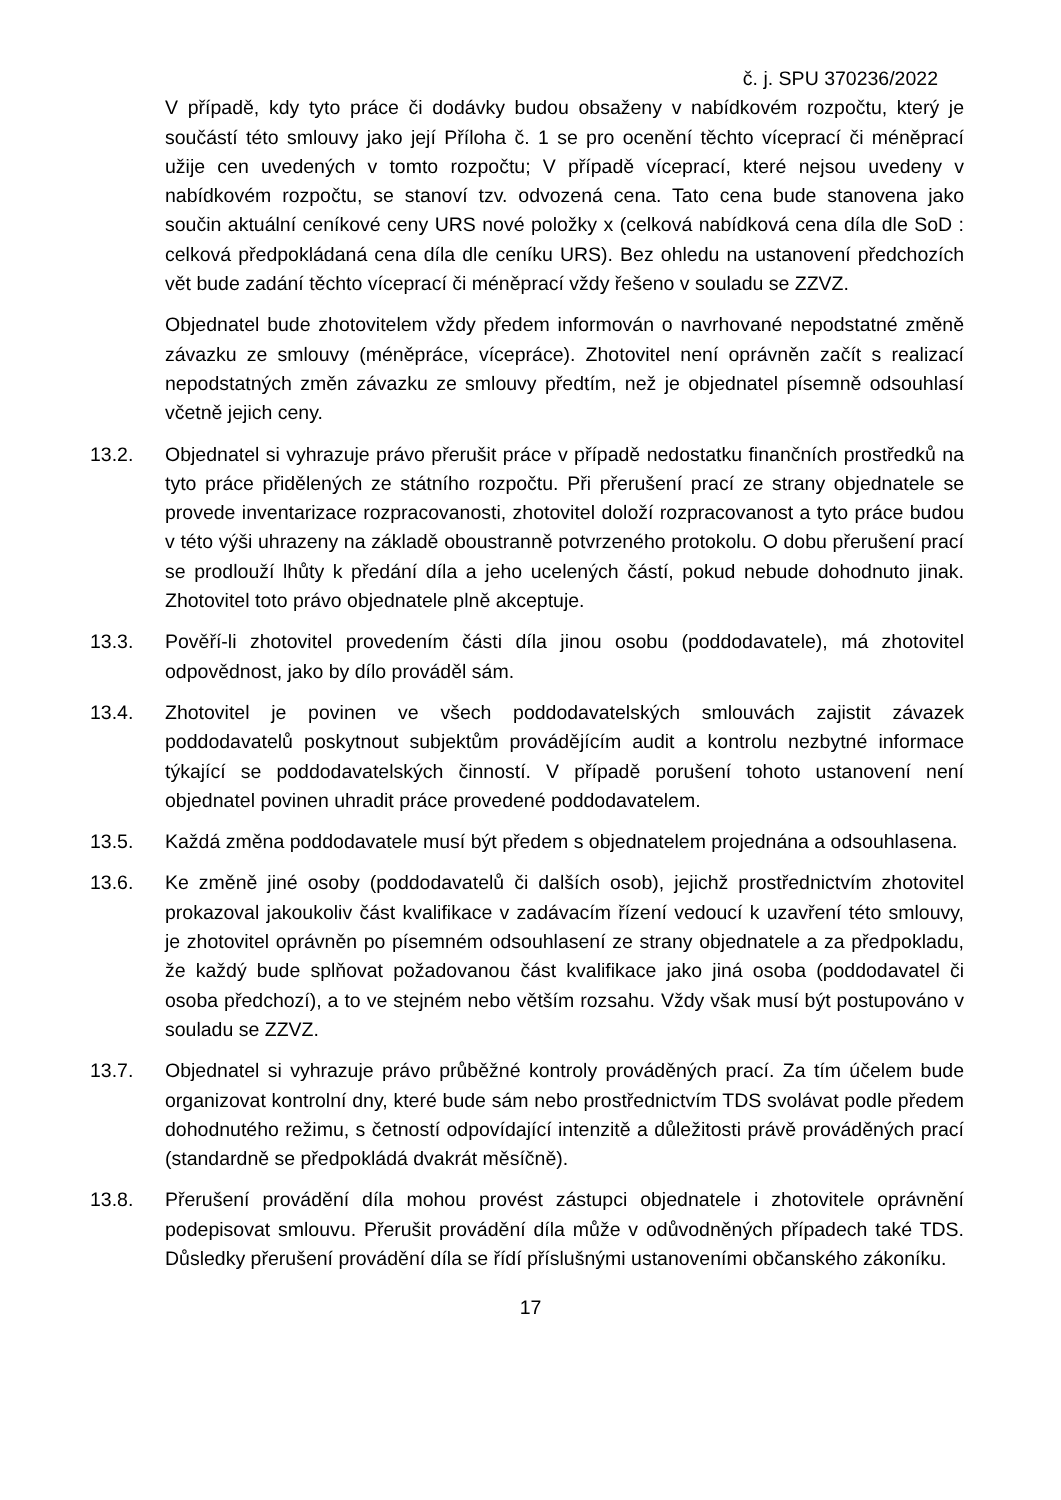č. j. SPU 370236/2022
V případě, kdy tyto práce či dodávky budou obsaženy v nabídkovém rozpočtu, který je součástí této smlouvy jako její Příloha č. 1 se pro ocenění těchto víceprací či méněprací užije cen uvedených v tomto rozpočtu; V případě víceprací, které nejsou uvedeny v nabídkovém rozpočtu, se stanoví tzv. odvozená cena. Tato cena bude stanovena jako součin aktuální ceníkové ceny URS nové položky x (celková nabídková cena díla dle SoD : celková předpokládaná cena díla dle ceníku URS). Bez ohledu na ustanovení předchozích vět bude zadání těchto víceprací či méněprací vždy řešeno v souladu se ZZVZ.
Objednatel bude zhotovitelem vždy předem informován o navrhované nepodstatné změně závazku ze smlouvy (méněpráce, vícepráce). Zhotovitel není oprávněn začít s realizací nepodstatných změn závazku ze smlouvy předtím, než je objednatel písemně odsouhlasí včetně jejich ceny.
13.2. Objednatel si vyhrazuje právo přerušit práce v případě nedostatku finančních prostředků na tyto práce přidělených ze státního rozpočtu. Při přerušení prací ze strany objednatele se provede inventarizace rozpracovanosti, zhotovitel doloží rozpracovanost a tyto práce budou v této výši uhrazeny na základě oboustranně potvrzeného protokolu. O dobu přerušení prací se prodlouží lhůty k předání díla a jeho ucelených částí, pokud nebude dohodnuto jinak. Zhotovitel toto právo objednatele plně akceptuje.
13.3. Pověří-li zhotovitel provedením části díla jinou osobu (poddodavatele), má zhotovitel odpovědnost, jako by dílo prováděl sám.
13.4. Zhotovitel je povinen ve všech poddodavatelských smlouvách zajistit závazek poddodavatelů poskytnout subjektům provádějícím audit a kontrolu nezbytné informace týkající se poddodavatelských činností. V případě porušení tohoto ustanovení není objednatel povinen uhradit práce provedené poddodavatelem.
13.5. Každá změna poddodavatele musí být předem s objednatelem projednána a odsouhlasena.
13.6. Ke změně jiné osoby (poddodavatelů či dalších osob), jejichž prostřednictvím zhotovitel prokazoval jakoukoliv část kvalifikace v zadávacím řízení vedoucí k uzavření této smlouvy, je zhotovitel oprávněn po písemném odsouhlasení ze strany objednatele a za předpokladu, že každý bude splňovat požadovanou část kvalifikace jako jiná osoba (poddodavatel či osoba předchozí), a to ve stejném nebo větším rozsahu. Vždy však musí být postupováno v souladu se ZZVZ.
13.7. Objednatel si vyhrazuje právo průběžné kontroly prováděných prací. Za tím účelem bude organizovat kontrolní dny, které bude sám nebo prostřednictvím TDS svolávat podle předem dohodnutého režimu, s četností odpovídající intenzitě a důležitosti právě prováděných prací (standardně se předpokládá dvakrát měsíčně).
13.8. Přerušení provádění díla mohou provést zástupci objednatele i zhotovitele oprávnění podepisovat smlouvu. Přerušit provádění díla může v odůvodněných případech také TDS. Důsledky přerušení provádění díla se řídí příslušnými ustanoveními občanského zákoníku.
17